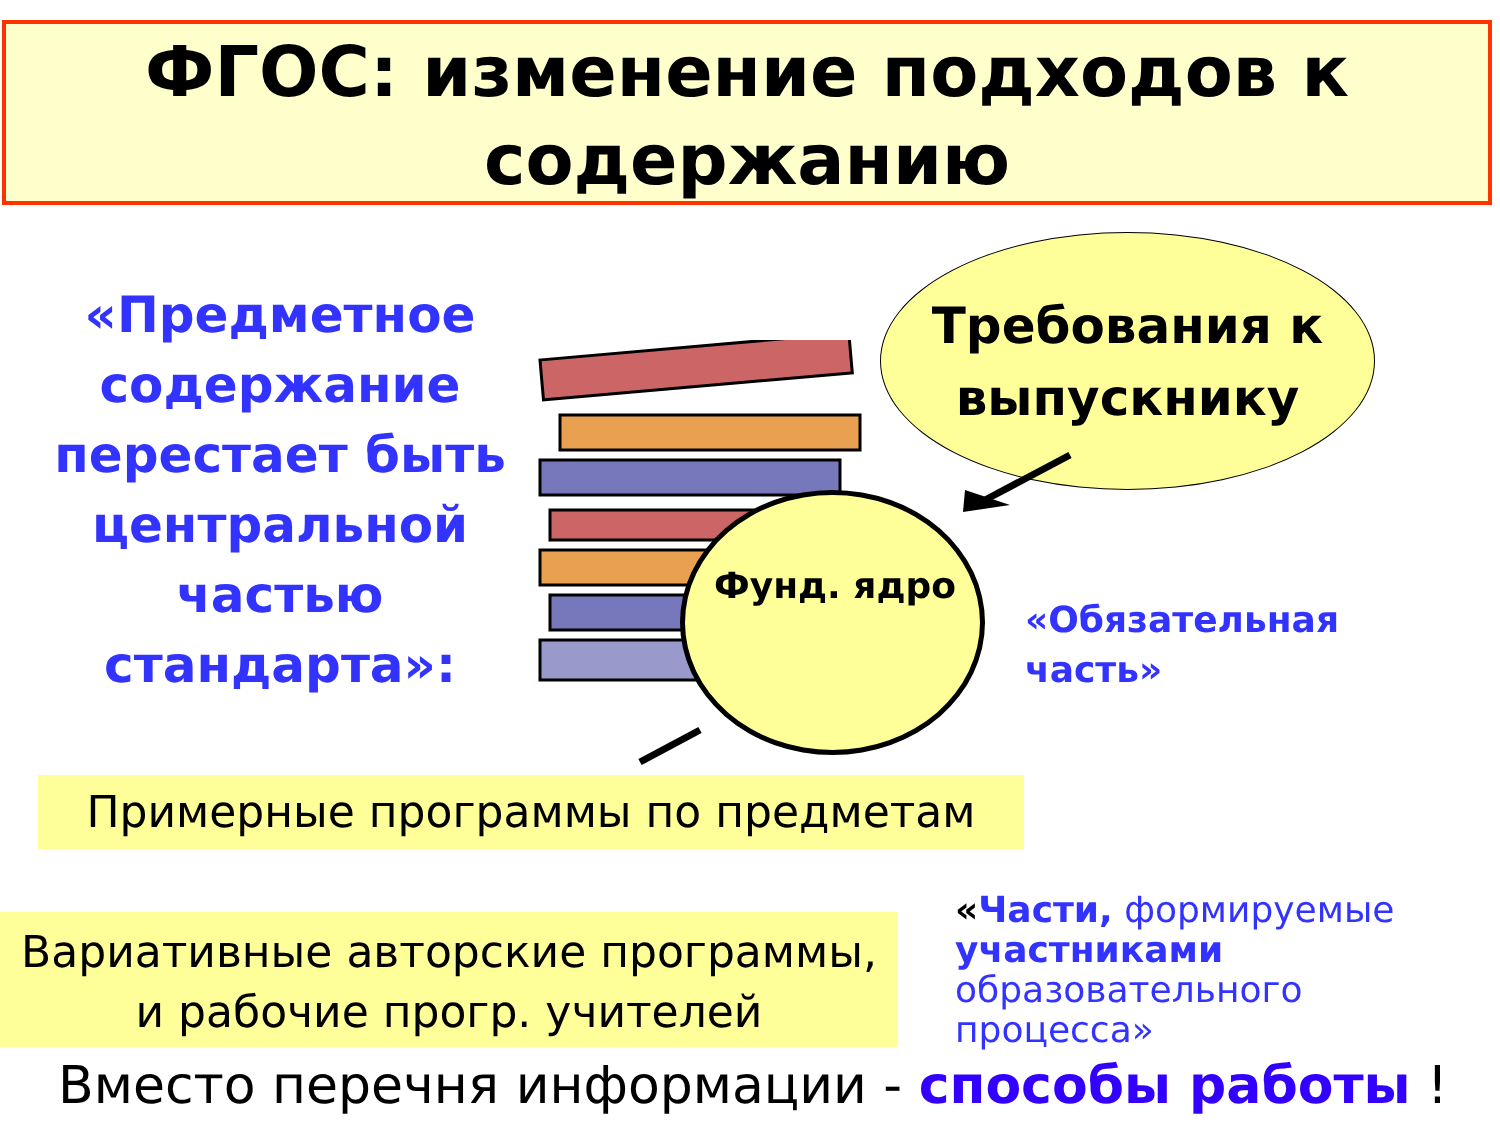ФГОС: изменение подходов к
содержанию
«Предметное содержание перестает быть центральной частью стандарта»:
Требования к выпускнику
Фунд. ядро
«Обязательная
часть»
Примерные программы по предметам
Вариативные авторские программы,
и рабочие прогр. учителей
«Части, формируемые участниками образовательного процесса»
Вместо перечня информации - способы работы !